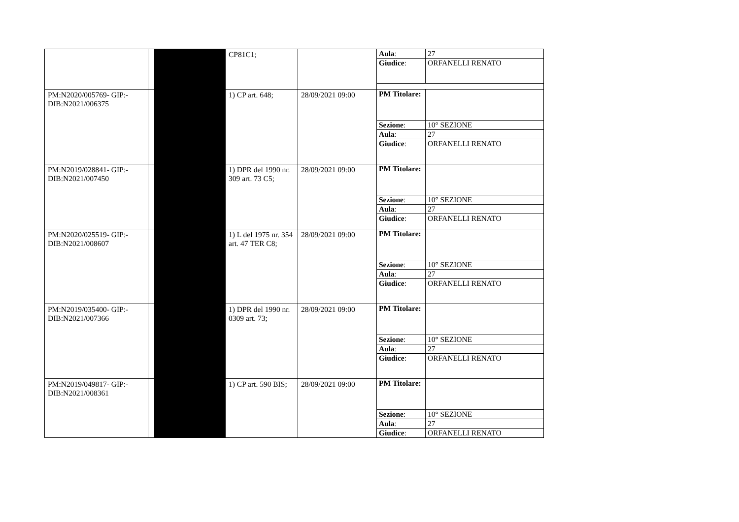| | | | CP81C1; | | / Aula : / 27 / / Giudice : / ORFANELLI RENATO / |
| PM:N2020/005769- GIP:- DIB:N2021/006375 | | | 1) CP art. 648; | 28/09/2021 09:00 | / PM Titolare: / / / Sezione : / 10° SEZIONE / / Aula : / 27 / / Giudice : / ORFANELLI RENATO / |
| PM:N2019/028841- GIP:- DIB:N2021/007450 | | | 1) DPR del 1990 nr. 309 art. 73 C5; | 28/09/2021 09:00 | / PM Titolare: / / / Sezione : / 10° SEZIONE / / Aula : / 27 / / Giudice : / ORFANELLI RENATO / |
| PM:N2020/025519- GIP:- DIB:N2021/008607 | | | 1) L del 1975 nr. 354 art. 47 TER C8; | 28/09/2021 09:00 | / PM Titolare: / / / Sezione : / 10° SEZIONE / / Aula : / 27 / / Giudice : / ORFANELLI RENATO / |
| PM:N2019/035400- GIP:- DIB:N2021/007366 | | | 1) DPR del 1990 nr. 0309 art. 73; | 28/09/2021 09:00 | / PM Titolare: / / / Sezione : / 10° SEZIONE / / Aula : / 27 / / Giudice : / ORFANELLI RENATO / |
| PM:N2019/049817- GIP:- DIB:N2021/008361 | | | 1) CP art. 590 BIS; | 28/09/2021 09:00 | / PM Titolare: / / / Sezione : / 10° SEZIONE / / Aula : / 27 / / Giudice : / ORFANELLI RENATO / |